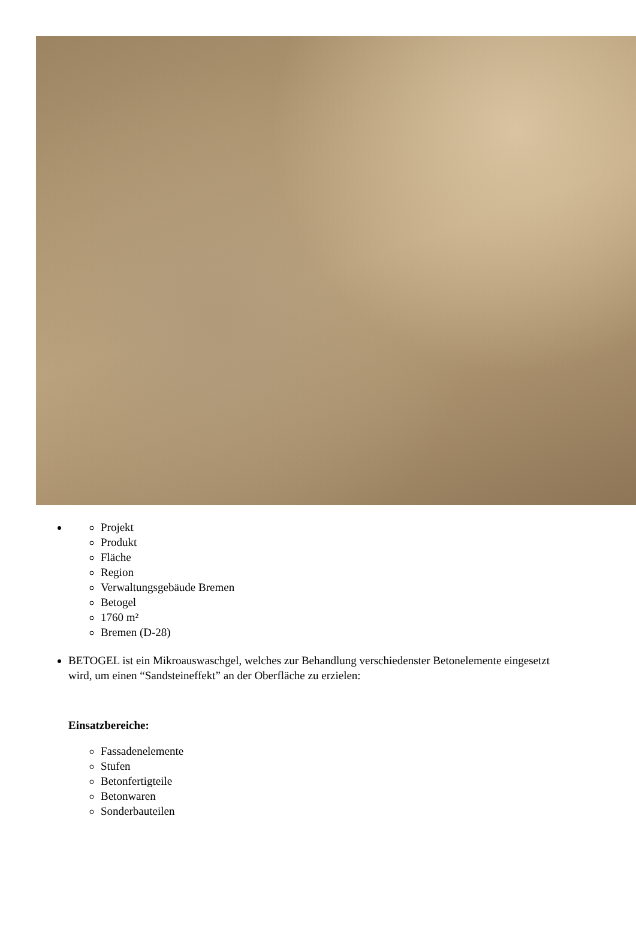Projekt
Produkt
Fläche
Region
Verwaltungsgebäude Bremen
Betogel
1760 m²
Bremen (D-28)
BETOGEL ist ein Mikroauswaschgel, welches zur Behandlung verschiedenster Betonelemente eingesetzt wird, um einen “Sandsteineffekt” an der Oberfläche zu erzielen:
Einsatzbereiche:
Fassadenelemente
Stufen
Betonfertigteile
Betonwaren
Sonderbauteilen